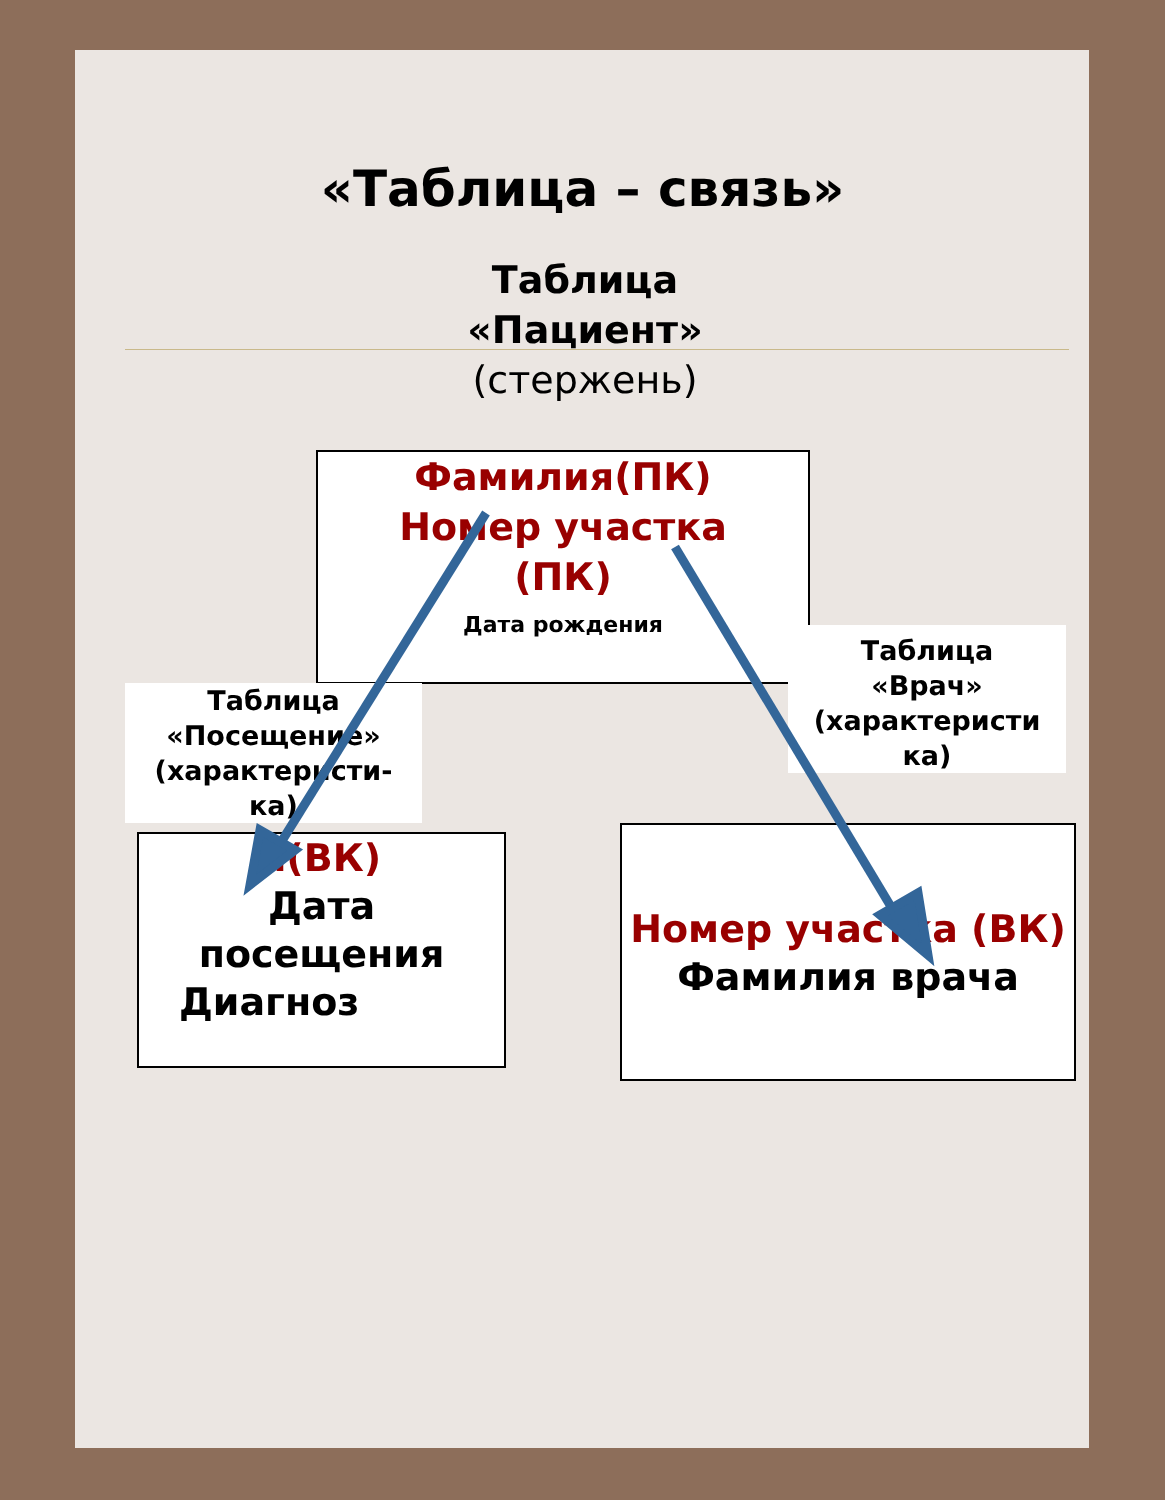«Таблица – связь»
Таблица
«Пациент»
(стержень)
Фамилия(ПК)
Номер участка
(ПК)
Дата рождения
Таблица
«Посещение»
(характеристи-
ка)
Таблица
«Врач»
(характеристи
ка)
я(ВК)
Дата посещения
Диагноз
Номер участка (ВК)
Фамилия врача